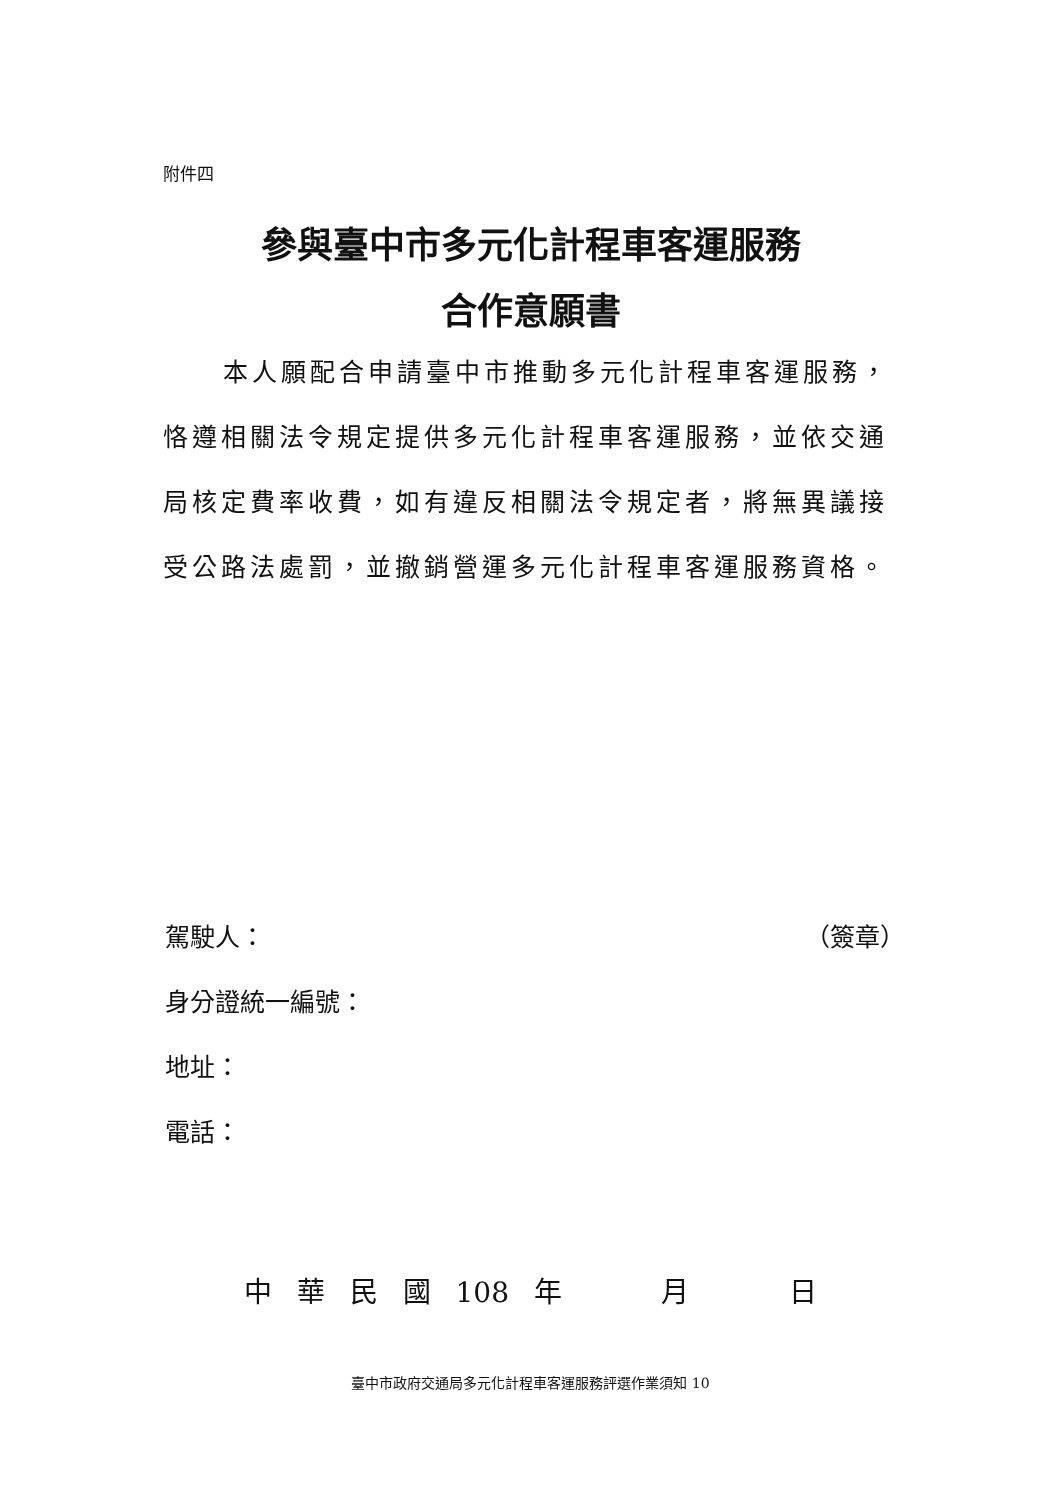附件四
參與臺中市多元化計程車客運服務
合作意願書
本人願配合申請臺中市推動多元化計程車客運服務，恪遵相關法令規定提供多元化計程車客運服務，並依交通局核定費率收費，如有違反相關法令規定者，將無異議接受公路法處罰，並撤銷營運多元化計程車客運服務資格。
駕駛人： （簽章）
身分證統一編號：
地址：
電話：
中 華 民 國 108 年 月 日
臺中市政府交通局多元化計程車客運服務評選作業須知 10